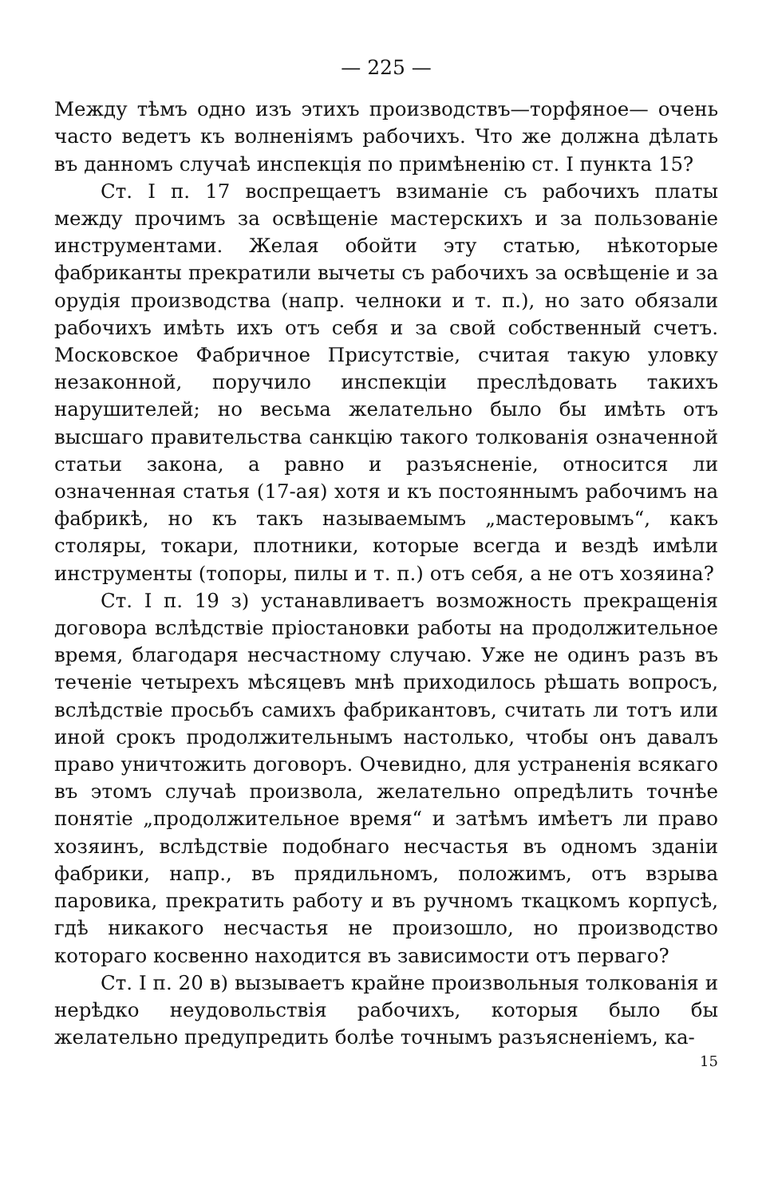— 225 —
Между тѣмъ одно изъ этихъ производствъ—торфяное— очень часто ведетъ къ волненіямъ рабочихъ. Что же должна дѣлать въ данномъ случаѣ инспекція по примѣненію ст. I пункта 15?
Ст. I п. 17 воспрещаетъ взиманіе съ рабочихъ платы между прочимъ за освѣщеніе мастерскихъ и за пользованіе инструментами. Желая обойти эту статью, нѣкоторые фабриканты прекратили вычеты съ рабочихъ за освѣщеніе и за орудія производства (напр. челноки и т. п.), но зато обязали рабочихъ имѣть ихъ отъ себя и за свой собственный счетъ. Московское Фабричное Присутствіе, считая такую уловку незаконной, поручило инспекціи преслѣдовать такихъ нарушителей; но весьма желательно было бы имѣть отъ высшаго правительства санкцію такого толкованія означенной статьи закона, а равно и разъясненіе, относится ли означенная статья (17-ая) хотя и къ постояннымъ рабочимъ на фабрикѣ, но къ такъ называемымъ „мастеровымъ“, какъ столяры, токари, плотники, которые всегда и вездѣ имѣли инструменты (топоры, пилы и т. п.) отъ себя, а не отъ хозяина?
Ст. I п. 19 з) устанавливаетъ возможность прекращенія договора вслѣдствіе пріостановки работы на продолжительное время, благодаря несчастному случаю. Уже не одинъ разъ въ теченіе четырехъ мѣсяцевъ мнѣ приходилось рѣшать вопросъ, вслѣдствіе просьбъ самихъ фабрикантовъ, считать ли тотъ или иной срокъ продолжительнымъ настолько, чтобы онъ давалъ право уничтожить договоръ. Очевидно, для устраненія всякаго въ этомъ случаѣ произвола, желательно опредѣлить точнѣе понятіе „продолжительное время“ и затѣмъ имѣетъ ли право хозяинъ, вслѣдствіе подобнаго несчастья въ одномъ зданіи фабрики, напр., въ прядильномъ, положимъ, отъ взрыва паровика, прекратить работу и въ ручномъ ткацкомъ корпусѣ, гдѣ никакого несчастья не произошло, но производство котораго косвенно находится въ зависимости отъ перваго?
Ст. I п. 20 в) вызываетъ крайне произвольныя толкованія и нерѣдко неудовольствія рабочихъ, которыя было бы желательно предупредить болѣе точнымъ разъясненіемъ, ка-
15